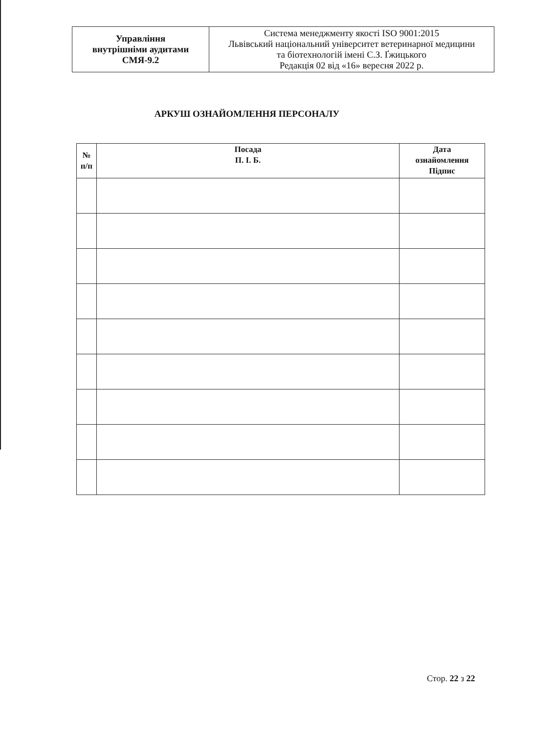| Управління внутрішніми аудитами СМЯ-9.2 | Система менеджменту якості ISO 9001:2015 Львівський національний університет ветеринарної медицини та біотехнологій імені С.З. Ґжицького Редакція 02 від «16» вересня 2022 р. |
АРКУШ ОЗНАЙОМЛЕННЯ ПЕРСОНАЛУ
| № п/п | Посада П. І. Б. | Дата ознайомлення Підпис |
| --- | --- | --- |
Стор. 22 з 22